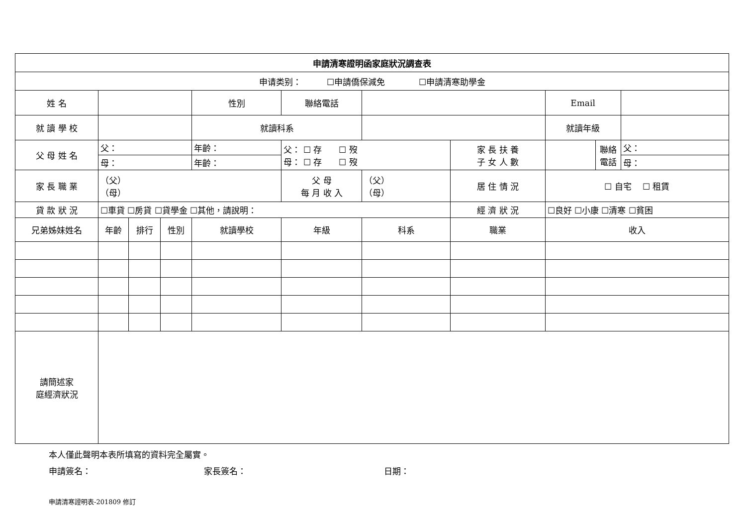| 申請清寒證明函家庭狀況調查表 | | | | | | | | | | |
| 申请类别： ☐申請僑保減免 ☐申請清寒助學金 | | | | | | | | | | |
| 姓 名 | | | | 性別 | 聯絡電話 | | | Email | | |
| 就 讀 學 校 | | | | 就讀科系 | | | | 就讀年級 | | |
| 父 母 姓 名 | 父： | | | 年齡： | 父： ☐ 存 ☐ 歿 母： ☐ 存 ☐ 歿 | | 家 長 扶 養 子 女 人 數 | | 聯絡 電話 | 父： |
| | 母： | | | 年齡： | | | | | | 母： |
| 家 長 職 業 | （父） （母） | | | | 父 母 每 月 收 入 | （父） （母） | 居 住 情 況 | ☐ 自宅 ☐ 租賃 | | |
| 貸 款 狀 況 | ☐車貸 ☐房貸 ☐貸學金 ☐其他，請說明： | | | | | | 經 濟 狀 況 | ☐良好 ☐小康 ☐清寒 ☐貧困 | | |
| 兄弟姊妹姓名 | 年齡 | 排行 | 性別 | 就讀學校 | 年級 | 科系 | 職業 | 收入 | | |
| 請簡述家 庭經濟狀況 | | | | | | | | | | |
本人僅此聲明本表所填寫的資料完全屬實。
申請簽名： 家長簽名： 日期：
申請清寒證明表-201809 修訂